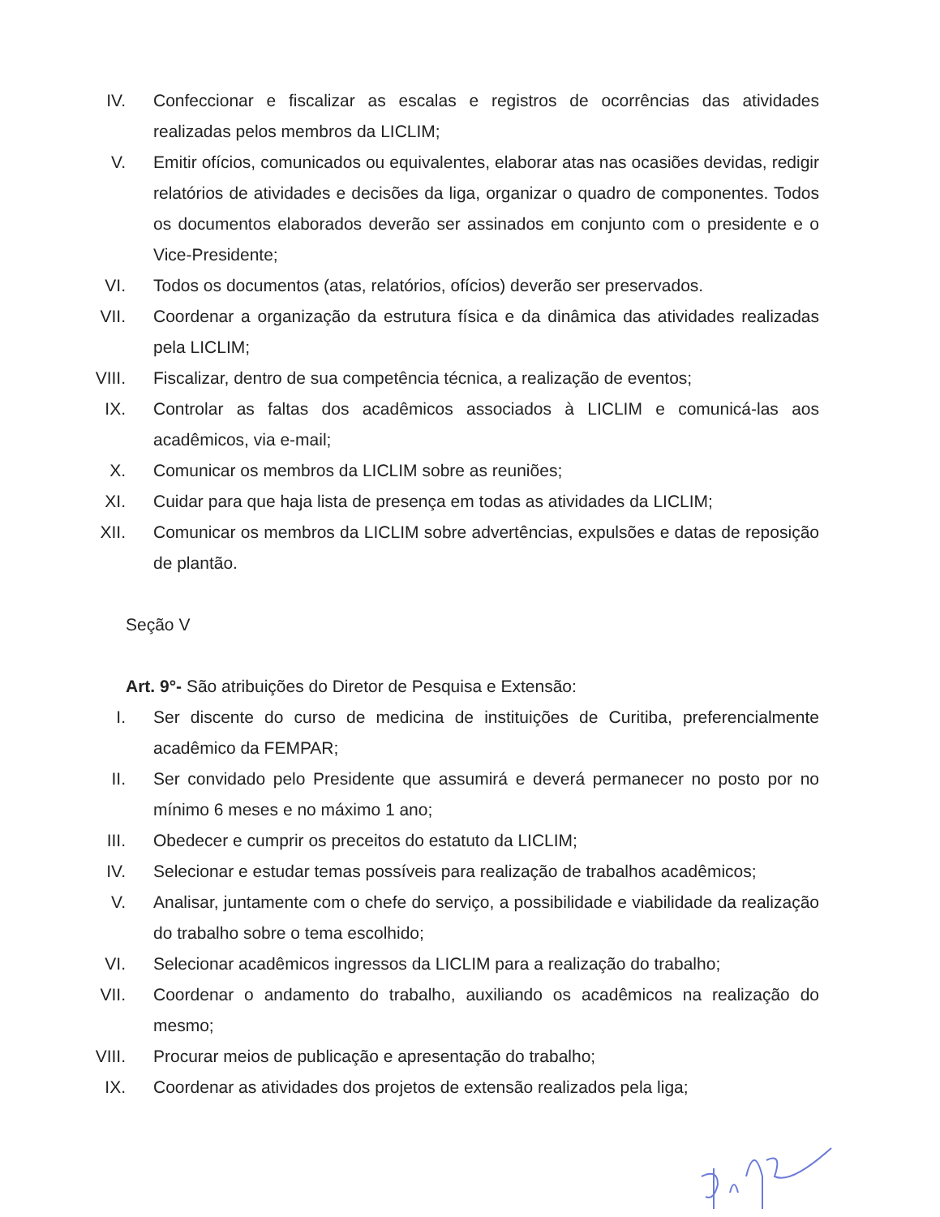IV. Confeccionar e fiscalizar as escalas e registros de ocorrências das atividades realizadas pelos membros da LICLIM;
V. Emitir ofícios, comunicados ou equivalentes, elaborar atas nas ocasiões devidas, redigir relatórios de atividades e decisões da liga, organizar o quadro de componentes. Todos os documentos elaborados deverão ser assinados em conjunto com o presidente e o Vice-Presidente;
VI. Todos os documentos (atas, relatórios, ofícios) deverão ser preservados.
VII. Coordenar a organização da estrutura física e da dinâmica das atividades realizadas pela LICLIM;
VIII. Fiscalizar, dentro de sua competência técnica, a realização de eventos;
IX. Controlar as faltas dos acadêmicos associados à LICLIM e comunicá-las aos acadêmicos, via e-mail;
X. Comunicar os membros da LICLIM sobre as reuniões;
XI. Cuidar para que haja lista de presença em todas as atividades da LICLIM;
XII. Comunicar os membros da LICLIM sobre advertências, expulsões e datas de reposição de plantão.
Seção V
Art. 9°- São atribuições do Diretor de Pesquisa e Extensão:
I. Ser discente do curso de medicina de instituições de Curitiba, preferencialmente acadêmico da FEMPAR;
II. Ser convidado pelo Presidente que assumirá e deverá permanecer no posto por no mínimo 6 meses e no máximo 1 ano;
III. Obedecer e cumprir os preceitos do estatuto da LICLIM;
IV. Selecionar e estudar temas possíveis para realização de trabalhos acadêmicos;
V. Analisar, juntamente com o chefe do serviço, a possibilidade e viabilidade da realização do trabalho sobre o tema escolhido;
VI. Selecionar acadêmicos ingressos da LICLIM para a realização do trabalho;
VII. Coordenar o andamento do trabalho, auxiliando os acadêmicos na realização do mesmo;
VIII. Procurar meios de publicação e apresentação do trabalho;
IX. Coordenar as atividades dos projetos de extensão realizados pela liga;